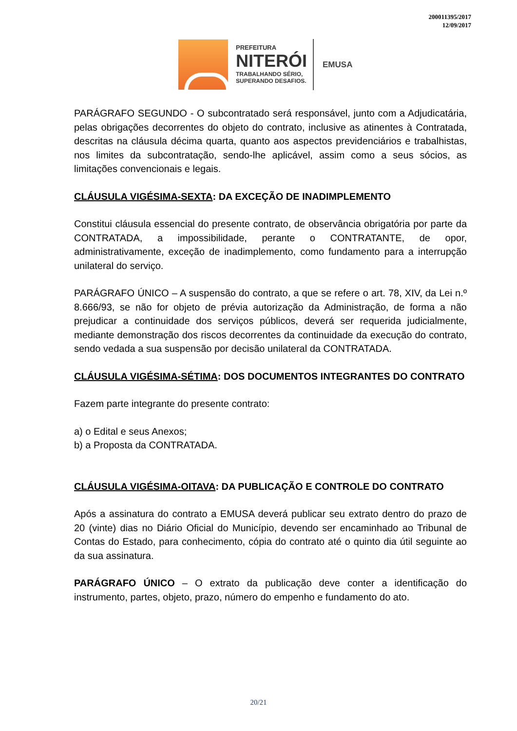200011395/2017
12/09/2017
PREFEITURA
NITERÓI
TRABALHANDO SÉRIO,
SUPERANDO DESAFIOS.
EMUSA
PARÁGRAFO SEGUNDO - O subcontratado será responsável, junto com a Adjudicatária, pelas obrigações decorrentes do objeto do contrato, inclusive as atinentes à Contratada, descritas na cláusula décima quarta, quanto aos aspectos previdenciários e trabalhistas, nos limites da subcontratação, sendo-lhe aplicável, assim como a seus sócios, as limitações convencionais e legais.
CLÁUSULA VIGÉSIMA-SEXTA: DA EXCEÇÃO DE INADIMPLEMENTO
Constitui cláusula essencial do presente contrato, de observância obrigatória por parte da CONTRATADA, a impossibilidade, perante o CONTRATANTE, de opor, administrativamente, exceção de inadimplemento, como fundamento para a interrupção unilateral do serviço.
PARÁGRAFO ÚNICO – A suspensão do contrato, a que se refere o art. 78, XIV, da Lei n.º 8.666/93, se não for objeto de prévia autorização da Administração, de forma a não prejudicar a continuidade dos serviços públicos, deverá ser requerida judicialmente, mediante demonstração dos riscos decorrentes da continuidade da execução do contrato, sendo vedada a sua suspensão por decisão unilateral da CONTRATADA.
CLÁUSULA VIGÉSIMA-SÉTIMA: DOS DOCUMENTOS INTEGRANTES DO CONTRATO
Fazem parte integrante do presente contrato:
a) o Edital e seus Anexos;
b) a Proposta da CONTRATADA.
CLÁUSULA VIGÉSIMA-OITAVA: DA PUBLICAÇÃO E CONTROLE DO CONTRATO
Após a assinatura do contrato a EMUSA deverá publicar seu extrato dentro do prazo de 20 (vinte) dias no Diário Oficial do Município, devendo ser encaminhado ao Tribunal de Contas do Estado, para conhecimento, cópia do contrato até o quinto dia útil seguinte ao da sua assinatura.
PARÁGRAFO ÚNICO – O extrato da publicação deve conter a identificação do instrumento, partes, objeto, prazo, número do empenho e fundamento do ato.
20/21